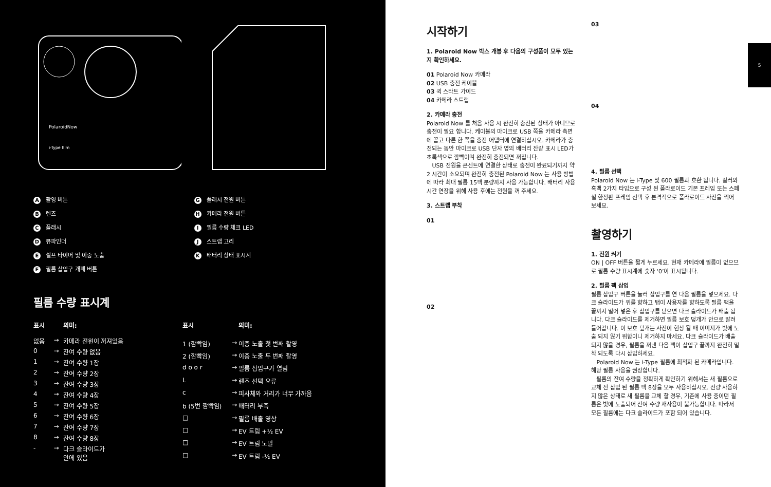PolaroidNow
i-Type film
A촬영 버튼
B렌즈
C플래시
D뷰파인더
E셀프 타이머 및 이중 노출
F필름 삽입구 개폐 버튼
G플래시 전원 버튼
H카메라 전원 버튼
I필름 수량 체크 LED
J스트랩 고리
K배터리 상태 표시계
필름 수량 표시계
| 표시 | | 의미: |
| --- | --- | --- |
| 없음 | → | 카메라 전원이 꺼져있음 |
| 0 | → | 잔여 수량 없음 |
| 1 | → | 잔여 수량 1장 |
| 2 | → | 잔여 수량 2장 |
| 3 | → | 잔여 수량 3장 |
| 4 | → | 잔여 수량 4장 |
| 5 | → | 잔여 수량 5장 |
| 6 | → | 잔여 수량 6장 |
| 7 | → | 잔여 수량 7장 |
| 8 | → | 잔여 수량 8장 |
| - | → | 다크 슬라이드가 안에 있음 |
| 표시 | | 의미: |
| --- | --- | --- |
| 1 (깜빡임) | → | 이중 노출 첫 번째 촬영 |
| 2 (깜빡임) | → | 이중 노출 두 번째 촬영 |
| d o o r | → | 필름 삽입구가 열림 |
| L | → | 렌즈 선택 오류 |
| c | → | 피사체와 거리가 너무 가까움 |
| b (5번 깜빡임) | → | 배터리 부족 |
| □ | → | 필름 배출 영상 |
| □ | → | EV 트림 +½ EV |
| □ | → | EV 트림 노멀 |
| □ | → | EV 트림 -½ EV |
시작하기
1. Polaroid Now 박스 개봉 후 다음의 구성품이 모두 있는지 확인하세요.
01 Polaroid Now 카메라
02 USB 충전 케이블
03 퀵 스타트 가이드
04 카메라 스트랩
2. 카메라 충전
Polaroid Now 를 처음 사용 시 완전히 충전된 상태가 아니므로 충전이 필요 합니다. 케이블의 마이크로 USB 쪽을 카메라 측면에 꼽고 다른 한 쪽을 충전 어댑터에 연결하십시오. 카메라가 충전되는 동안 마이크로 USB 단자 옆의 배터리 잔량 표시 LED가 초록색으로 깜빡이며 완전히 충전되면 꺼집니다.
USB 전원을 콘센트에 연결한 상태로 충전이 완료되기까지 약 2 시간이 소요되며 완전히 충전된 Polaroid Now 는 사용 방법에 따라 최대 필름 15팩 분량까지 사용 가능합니다. 배터리 사용 시간 연장을 위해 사용 후에는 전원을 꺼 주세요.
3. 스트랩 부착
01
02
03
04
4. 필름 선택
Polaroid Now 는 i-Type 및 600 필름과 호환 됩니다. 컬러와 흑백 2가지 타입으로 구성 된 폴라로이드 기본 프레임 또는 스페셜 한정판 프레임 선택 후 본격적으로 폴라로이드 사진을 찍어 보세요.
촬영하기
1. 전원 켜기
ON | OFF 버튼을 짧게 누르세요. 현재 카메라에 필름이 없으므로 필름 수량 표시계에 숫자 ‘0’이 표시됩니다.
2. 필름 팩 삽입
필름 삽입구 버튼을 눌러 삽입구를 연 다음 필름을 넣으세요. 다크 슬라이드가 위를 향하고 탭이 사용자를 향하도록 필름 팩을 끝까지 밀어 넣은 후 삽입구를 닫으면 다크 슬라이드가 배출 됩니다. 다크 슬라이드를 제거하면 필름 보호 덮개가 안으로 말려 들어갑니다. 이 보호 덮개는 사진이 현상 될 때 이미지가 빛에 노출 되지 않기 위함이니 제거하지 마세요. 다크 슬라이드가 배출 되지 않을 경우, 필름을 꺼낸 다음 팩이 삽입구 끝까지 완전히 밀착 되도록 다시 삽입하세요.
Polaroid Now 는 i-Type 필름에 최적화 된 카메라입니다. 해당 필름 사용을 권장합니다.
필름의 잔여 수량을 정확하게 확인하기 위해서는 새 필름으로 교체 전 삽입 된 필름 팩 8장을 모두 사용하십시오. 전량 사용하지 않은 상태로 새 필름을 교체 할 경우, 기존에 사용 중이던 필름은 빛에 노출되어 잔여 수량 재사용이 불가능합니다. 따라서 모든 필름에는 다크 슬라이드가 포함 되어 있습니다.
5